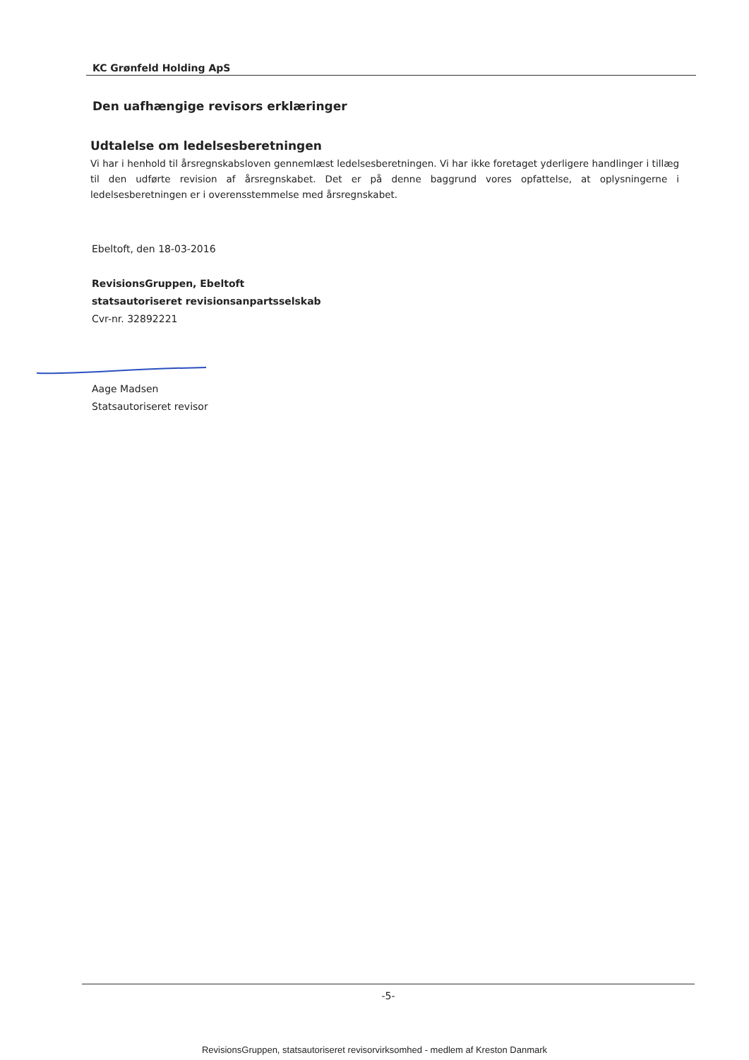KC Grønfeld Holding ApS
Den uafhængige revisors erklæringer
Udtalelse om ledelsesberetningen
Vi har i henhold til årsregnskabsloven gennemlæst ledelsesberetningen. Vi har ikke foretaget yderligere handlinger i tillæg til den udførte revision af årsregnskabet. Det er på denne baggrund vores opfattelse, at oplysningerne i ledelsesberetningen er i overensstemmelse med årsregnskabet.
Ebeltoft, den 18-03-2016
RevisionsGruppen, Ebeltoft
statsautoriseret revisionsanpartsselskab
Cvr-nr. 32892221
Aage Madsen
Statsautoriseret revisor
-5-
RevisionsGruppen, statsautoriseret revisorvirksomhed - medlem af Kreston Danmark